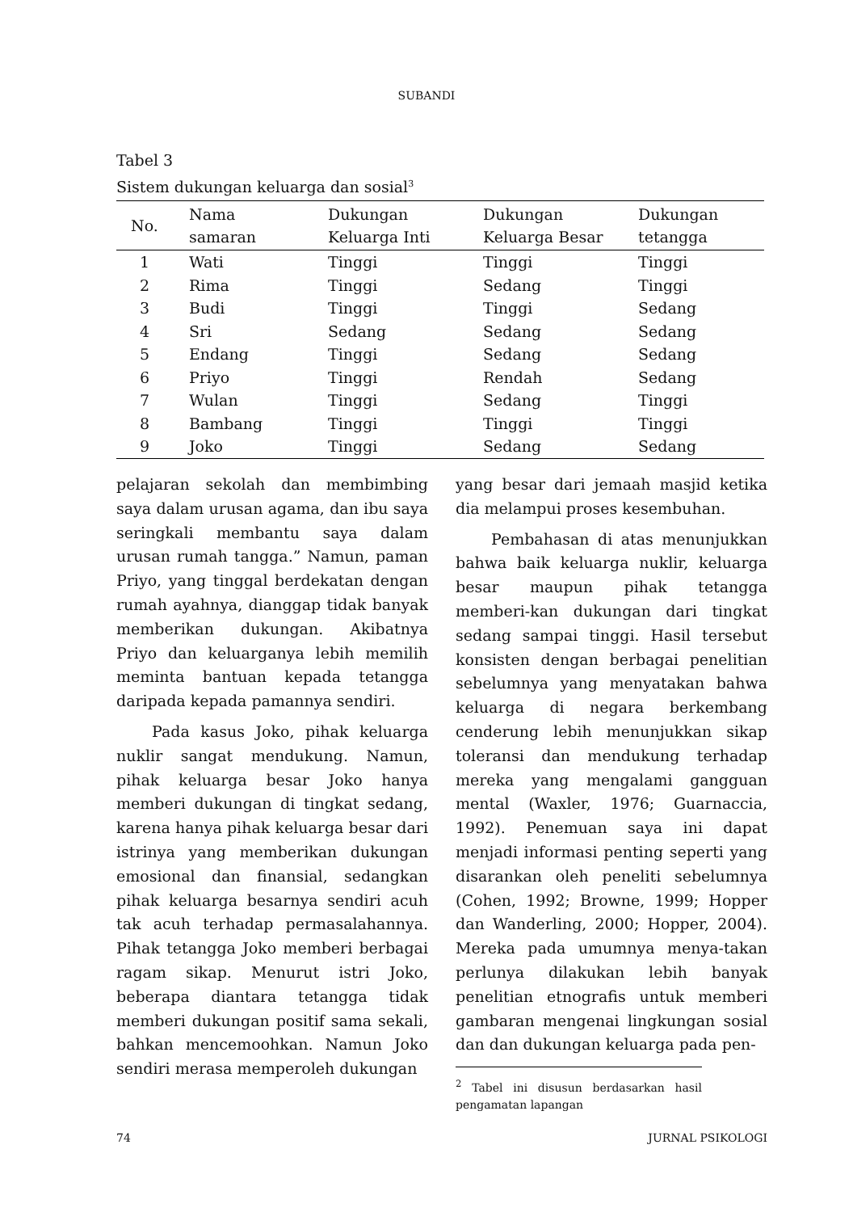SUBANDI
Tabel 3
Sistem dukungan keluarga dan sosial<sup>3</sup>
| No. | Nama samaran | Dukungan Keluarga Inti | Dukungan Keluarga Besar | Dukungan tetangga |
| --- | --- | --- | --- | --- |
| 1 | Wati | Tinggi | Tinggi | Tinggi |
| 2 | Rima | Tinggi | Sedang | Tinggi |
| 3 | Budi | Tinggi | Tinggi | Sedang |
| 4 | Sri | Sedang | Sedang | Sedang |
| 5 | Endang | Tinggi | Sedang | Sedang |
| 6 | Priyo | Tinggi | Rendah | Sedang |
| 7 | Wulan | Tinggi | Sedang | Tinggi |
| 8 | Bambang | Tinggi | Tinggi | Tinggi |
| 9 | Joko | Tinggi | Sedang | Sedang |
pelajaran sekolah dan membimbing saya dalam urusan agama, dan ibu saya seringkali membantu saya dalam urusan rumah tangga.” Namun, paman Priyo, yang tinggal berdekatan dengan rumah ayahnya, dianggap tidak banyak memberikan dukungan. Akibatnya Priyo dan keluarganya lebih memilih meminta bantuan kepada tetangga daripada kepada pamannya sendiri.
Pada kasus Joko, pihak keluarga nuklir sangat mendukung. Namun, pihak keluarga besar Joko hanya memberi dukungan di tingkat sedang, karena hanya pihak keluarga besar dari istrinya yang memberikan dukungan emosional dan finansial, sedangkan pihak keluarga besarnya sendiri acuh tak acuh terhadap permasalahannya. Pihak tetangga Joko memberi berbagai ragam sikap. Menurut istri Joko, beberapa diantara tetangga tidak memberi dukungan positif sama sekali, bahkan mencemoohkan. Namun Joko sendiri merasa memperoleh dukungan
yang besar dari jemaah masjid ketika dia melampui proses kesembuhan.
Pembahasan di atas menunjukkan bahwa baik keluarga nuklir, keluarga besar maupun pihak tetangga memberi-kan dukungan dari tingkat sedang sampai tinggi. Hasil tersebut konsisten dengan berbagai penelitian sebelumnya yang menyatakan bahwa keluarga di negara berkembang cenderung lebih menunjukkan sikap toleransi dan mendukung terhadap mereka yang mengalami gangguan mental (Waxler, 1976; Guarnaccia, 1992). Penemuan saya ini dapat menjadi informasi penting seperti yang disarankan oleh peneliti sebelumnya (Cohen, 1992; Browne, 1999; Hopper dan Wanderling, 2000; Hopper, 2004). Mereka pada umumnya menya-takan perlunya dilakukan lebih banyak penelitian etnografis untuk memberi gambaran mengenai lingkungan sosial dan dan dukungan keluarga pada pen-
<sup>2</sup> Tabel ini disusun berdasarkan hasil pengamatan lapangan
74 JURNAL PSIKOLOGI